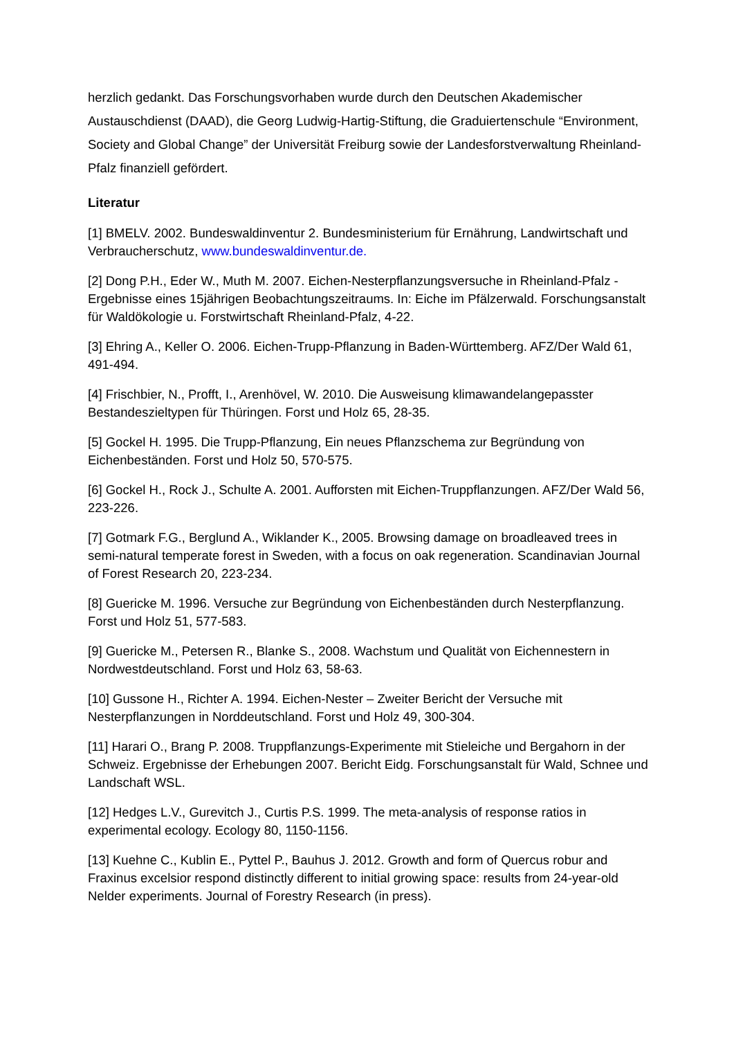herzlich gedankt. Das Forschungsvorhaben wurde durch den Deutschen Akademischer Austauschdienst (DAAD), die Georg Ludwig-Hartig-Stiftung, die Graduiertenschule “Environment, Society and Global Change” der Universität Freiburg sowie der Landesforstverwaltung Rheinland-Pfalz finanziell gefördert.
Literatur
[1] BMELV. 2002. Bundeswaldinventur 2. Bundesministerium für Ernährung, Landwirtschaft und Verbraucherschutz, www.bundeswaldinventur.de.
[2] Dong P.H., Eder W., Muth M. 2007. Eichen-Nesterpflanzungsversuche in Rheinland-Pfalz - Ergebnisse eines 15jährigen Beobachtungszeitraums. In: Eiche im Pfälzerwald. Forschungsanstalt für Waldökologie u. Forstwirtschaft Rheinland-Pfalz, 4-22.
[3] Ehring A., Keller O. 2006. Eichen-Trupp-Pflanzung in Baden-Württemberg. AFZ/Der Wald 61, 491-494.
[4] Frischbier, N., Profft, I., Arenhövel, W. 2010. Die Ausweisung klimawandelangepasster Bestandeszieltypen für Thüringen. Forst und Holz 65, 28-35.
[5] Gockel H. 1995. Die Trupp-Pflanzung, Ein neues Pflanzschema zur Begründung von Eichenbeständen. Forst und Holz 50, 570-575.
[6] Gockel H., Rock J., Schulte A. 2001. Aufforsten mit Eichen-Truppflanzungen. AFZ/Der Wald 56, 223-226.
[7] Gotmark F.G., Berglund A., Wiklander K., 2005. Browsing damage on broadleaved trees in semi-natural temperate forest in Sweden, with a focus on oak regeneration. Scandinavian Journal of Forest Research 20, 223-234.
[8] Guericke M. 1996. Versuche zur Begründung von Eichenbeständen durch Nesterpflanzung. Forst und Holz 51, 577-583.
[9] Guericke M., Petersen R., Blanke S., 2008. Wachstum und Qualität von Eichennestern in Nordwestdeutschland. Forst und Holz 63, 58-63.
[10] Gussone H., Richter A. 1994. Eichen-Nester – Zweiter Bericht der Versuche mit Nesterpflanzungen in Norddeutschland. Forst und Holz 49, 300-304.
[11] Harari O., Brang P. 2008. Truppflanzungs-Experimente mit Stieleiche und Bergahorn in der Schweiz. Ergebnisse der Erhebungen 2007. Bericht Eidg. Forschungsanstalt für Wald, Schnee und Landschaft WSL.
[12] Hedges L.V., Gurevitch J., Curtis P.S. 1999. The meta-analysis of response ratios in experimental ecology. Ecology 80, 1150-1156.
[13] Kuehne C., Kublin E., Pyttel P., Bauhus J. 2012. Growth and form of Quercus robur and Fraxinus excelsior respond distinctly different to initial growing space: results from 24-year-old Nelder experiments. Journal of Forestry Research (in press).